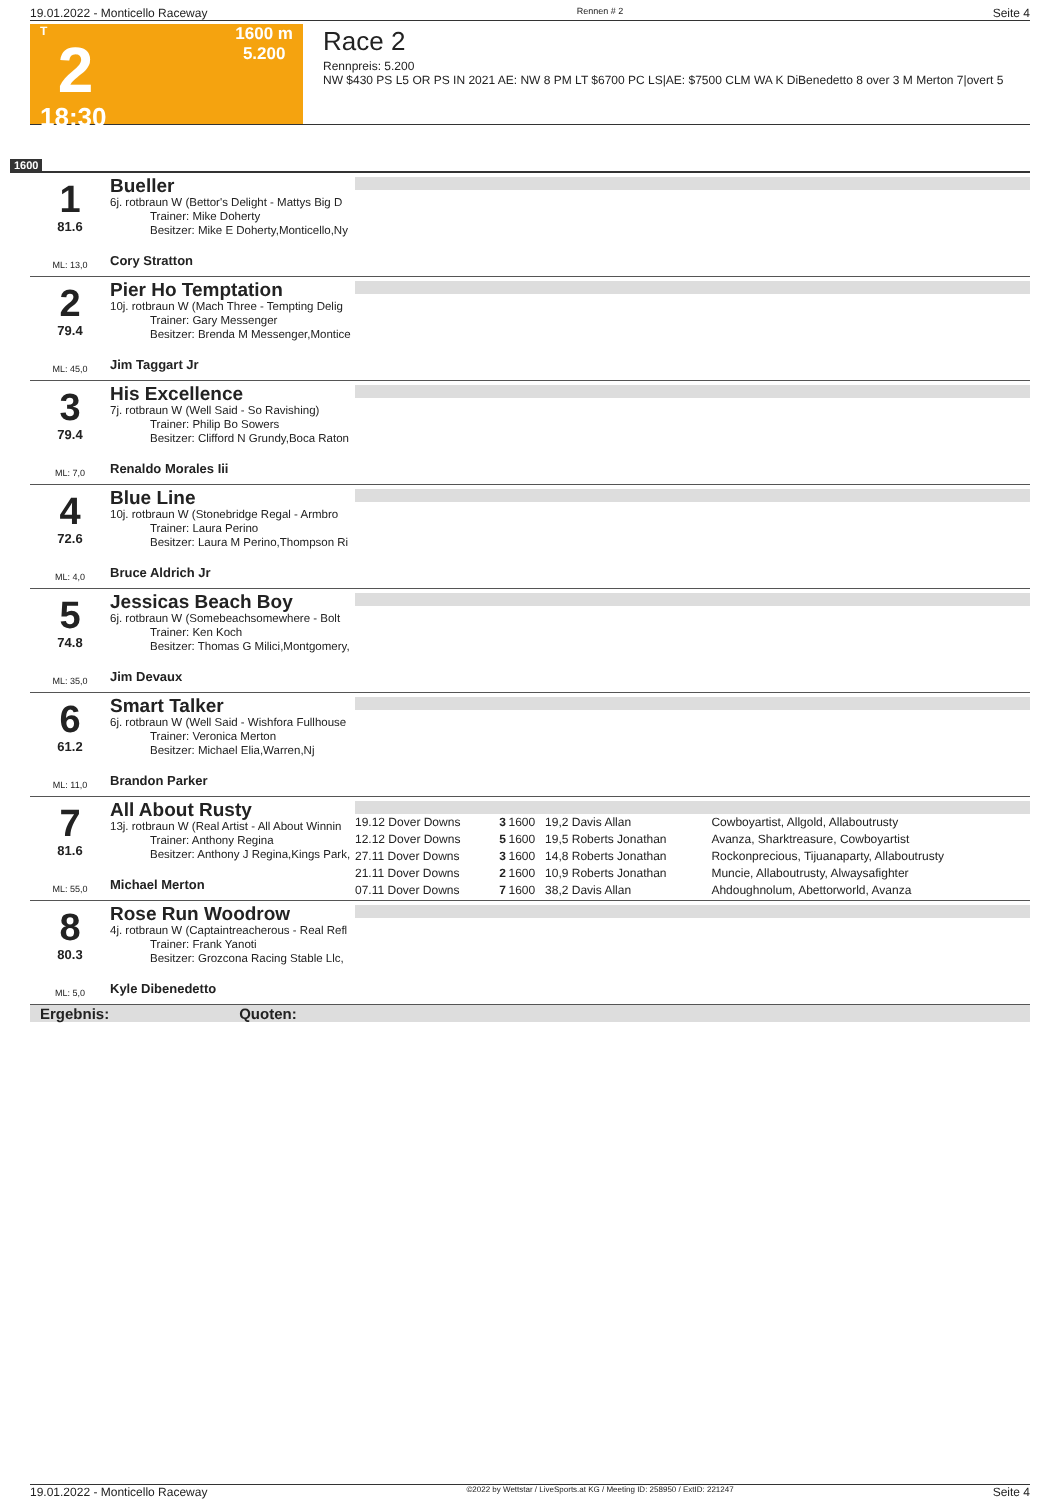19.01.2022 - Monticello Raceway Rennen # 2 Seite 4
T
2
18:30
1600 m
5.200
Race 2
Rennpreis: 5.200
NW $430 PS L5 OR PS IN 2021 AE: NW 8 PM LT $6700 PC LS|AE: $7500 CLM WA K DiBenedetto 8 over 3 M Merton 7|overt 5
1600
1
81.6
ML: 13,0
Bueller
6j. rotbraun W (Bettor's Delight - Mattys Big D
Trainer: Mike Doherty
Besitzer: Mike E Doherty,Monticello,Ny
Cory Stratton
2
79.4
ML: 45,0
Pier Ho Temptation
10j. rotbraun W (Mach Three - Tempting Delig
Trainer: Gary Messenger
Besitzer: Brenda M Messenger,Montice
Jim Taggart Jr
3
79.4
ML: 7,0
His Excellence
7j. rotbraun W (Well Said - So Ravishing)
Trainer: Philip Bo Sowers
Besitzer: Clifford N Grundy,Boca Raton
Renaldo Morales Iii
4
72.6
ML: 4,0
Blue Line
10j. rotbraun W (Stonebridge Regal - Armbro
Trainer: Laura Perino
Besitzer: Laura M Perino,Thompson Ri
Bruce Aldrich Jr
5
74.8
ML: 35,0
Jessicas Beach Boy
6j. rotbraun W (Somebeachsomewhere - Bolt
Trainer: Ken Koch
Besitzer: Thomas G Milici,Montgomery,
Jim Devaux
6
61.2
ML: 11,0
Smart Talker
6j. rotbraun W (Well Said - Wishfora Fullhouse
Trainer: Veronica Merton
Besitzer: Michael Elia,Warren,Nj
Brandon Parker
7
81.6
ML: 55,0
All About Rusty
13j. rotbraun W (Real Artist - All About Winnin
Trainer: Anthony Regina
Besitzer: Anthony J Regina,Kings Park,
Michael Merton
| 19.12 Dover Downs | 3 | 1600 | 19,2 Davis Allan | Cowboyartist, Allgold, Allaboutrusty |
| 12.12 Dover Downs | 5 | 1600 | 19,5 Roberts Jonathan | Avanza, Sharktreasure, Cowboyartist |
| 27.11 Dover Downs | 3 | 1600 | 14,8 Roberts Jonathan | Rockonprecious, Tijuanaparty, Allaboutrusty |
| 21.11 Dover Downs | 2 | 1600 | 10,9 Roberts Jonathan | Muncie, Allaboutrusty, Alwaysafighter |
| 07.11 Dover Downs | 7 | 1600 | 38,2 Davis Allan | Ahdoughnolum, Abettorworld, Avanza |
8
80.3
ML: 5,0
Rose Run Woodrow
4j. rotbraun W (Captaintreacherous - Real Refl
Trainer: Frank Yanoti
Besitzer: Grozcona Racing Stable Llc,
Kyle Dibenedetto
Ergebnis: Quoten:
19.01.2022 - Monticello Raceway ©2022 by Wettstar / LiveSports.at KG / Meeting ID: 258950 / ExtID: 221247 Seite 4